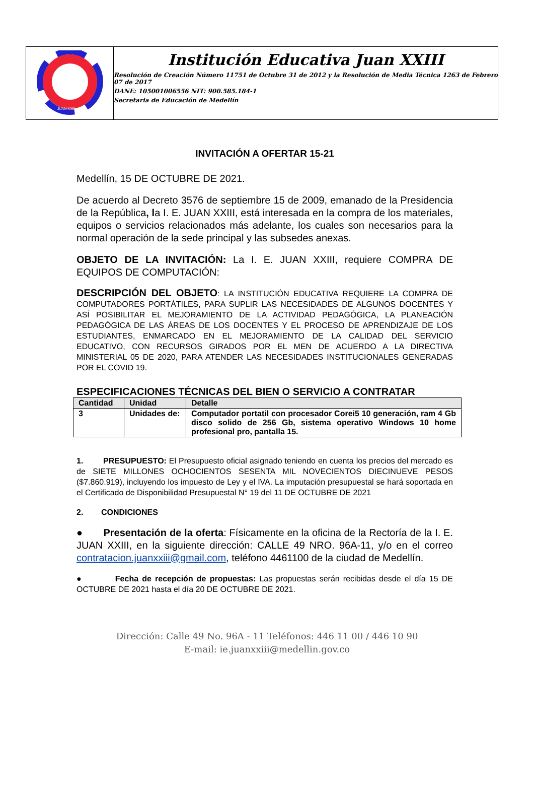JUAN XXIII
Institución Educativa Juan XXIII
Resolución de Creación Número 11751 de Octubre 31 de 2012 y la Resolución de Media Técnica 1263 de Febrero 07 de 2017
DANE: 105001006556 NIT: 900.585.184-1
Secretaria de Educación de Medellín
INVITACIÓN A OFERTAR 15-21
Medellín, 15 DE OCTUBRE DE 2021.
De acuerdo al Decreto 3576 de septiembre 15 de 2009, emanado de la Presidencia de la República, la I. E. JUAN XXIII, está interesada en la compra de los materiales, equipos o servicios relacionados más adelante, los cuales son necesarios para la normal operación de la sede principal y las subsedes anexas.
OBJETO DE LA INVITACIÓN: La I. E. JUAN XXIII, requiere COMPRA DE EQUIPOS DE COMPUTACIÓN:
DESCRIPCIÓN DEL OBJETO: LA INSTITUCIÓN EDUCATIVA REQUIERE LA COMPRA DE COMPUTADORES PORTÁTILES, PARA SUPLIR LAS NECESIDADES DE ALGUNOS DOCENTES Y ASÍ POSIBILITAR EL MEJORAMIENTO DE LA ACTIVIDAD PEDAGÓGICA, LA PLANEACIÓN PEDAGÓGICA DE LAS ÁREAS DE LOS DOCENTES Y EL PROCESO DE APRENDIZAJE DE LOS ESTUDIANTES, ENMARCADO EN EL MEJORAMIENTO DE LA CALIDAD DEL SERVICIO EDUCATIVO, CON RECURSOS GIRADOS POR EL MEN DE ACUERDO A LA DIRECTIVA MINISTERIAL 05 DE 2020, PARA ATENDER LAS NECESIDADES INSTITUCIONALES GENERADAS POR EL COVID 19.
ESPECIFICACIONES TÉCNICAS DEL BIEN O SERVICIO A CONTRATAR
| Cantidad | Unidad | Detalle |
| --- | --- | --- |
| 3 | Unidades de: | Computador portatil con procesador Corei5 10 generación, ram 4 Gb disco solido de 256 Gb, sistema operativo Windows 10 home profesional pro, pantalla 15. |
1. PRESUPUESTO: El Presupuesto oficial asignado teniendo en cuenta los precios del mercado es de SIETE MILLONES OCHOCIENTOS SESENTA MIL NOVECIENTOS DIECINUEVE PESOS ($7.860.919), incluyendo los impuesto de Ley y el IVA. La imputación presupuestal se hará soportada en el Certificado de Disponibilidad Presupuestal N° 19 del 11 DE OCTUBRE DE 2021
2. CONDICIONES
● Presentación de la oferta: Físicamente en la oficina de la Rectoría de la I. E. JUAN XXIII, en la siguiente dirección: CALLE 49 NRO. 96A-11, y/o en el correo contratacion.juanxxiii@gmail.com, teléfono 4461100 de la ciudad de Medellín.
● Fecha de recepción de propuestas: Las propuestas serán recibidas desde el día 15 DE OCTUBRE DE 2021 hasta el día 20 DE OCTUBRE DE 2021.
Dirección: Calle 49 No. 96A - 11 Teléfonos: 446 11 00 / 446 10 90
E-mail: ie.juanxxiii@medellin.gov.co